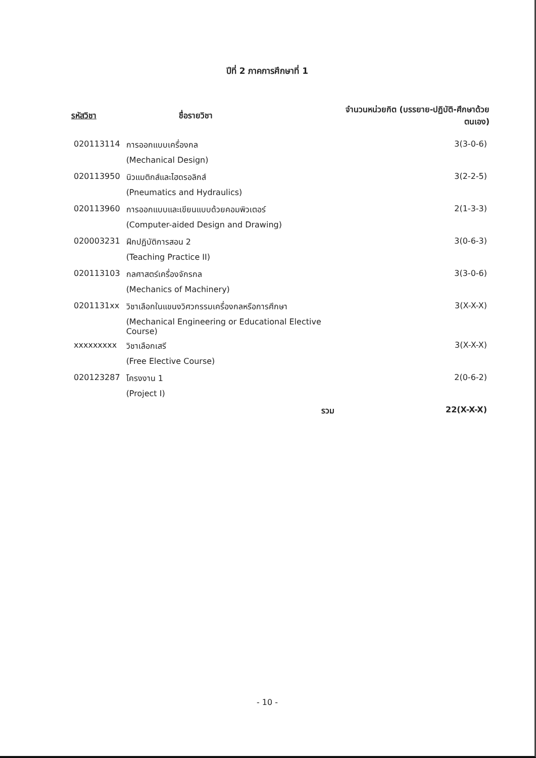ปีที่ 2 ภาคการศึกษาที่ 1
| รหัสวิชา | ชื่อรายวิชา | จำนวนหน่วยกิต (บรรยาย-ปฏิบัติ-ศึกษาด้วยตนเอง) |
| --- | --- | --- |
| 020113114 | การออกแบบเครื่องกล | 3(3-0-6) |
| | (Mechanical Design) | |
| 020113950 | นิวแมติกส์และไฮดรอลิกส์ | 3(2-2-5) |
| | (Pneumatics and Hydraulics) | |
| 020113960 | การออกแบบและเขียนแบบด้วยคอมพิวเตอร์ | 2(1-3-3) |
| | (Computer-aided Design and Drawing) | |
| 020003231 | ฝึกปฏิบัติการสอน 2 | 3(0-6-3) |
| | (Teaching Practice II) | |
| 020113103 | กลศาสตร์เครื่องจักรกล | 3(3-0-6) |
| | (Mechanics of Machinery) | |
| 0201131xx | วิชาเลือกในแขนงวิศวกรรมเครื่องกลหรือการศึกษา | 3(X-X-X) |
| | (Mechanical Engineering or Educational Elective Course) | |
| xxxxxxxxx | วิชาเลือกเสรี | 3(X-X-X) |
| | (Free Elective Course) | |
| 020123287 | โครงงาน 1 | 2(0-6-2) |
| | (Project I) | |
| | รวม | 22(X-X-X) |
- 10 -